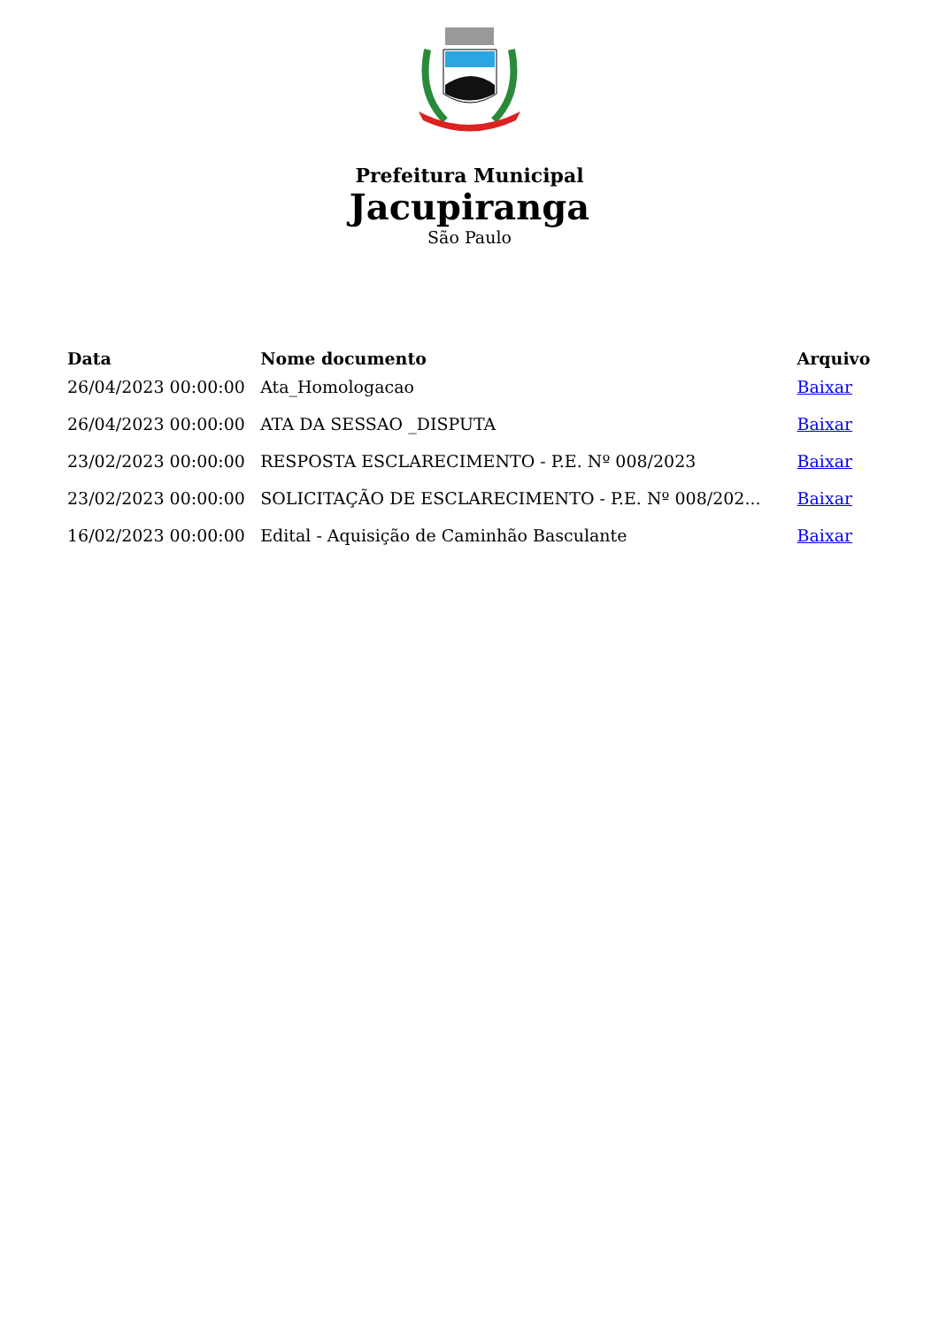Prefeitura Municipal
Jacupiranga
São Paulo
| Data | Nome documento | Arquivo |
| --- | --- | --- |
| 26/04/2023 00:00:00 | Ata_Homologacao | Baixar |
| 26/04/2023 00:00:00 | ATA DA SESSAO _DISPUTA | Baixar |
| 23/02/2023 00:00:00 | RESPOSTA ESCLARECIMENTO - P.E. Nº 008/2023 | Baixar |
| 23/02/2023 00:00:00 | SOLICITAÇÃO DE ESCLARECIMENTO - P.E. Nº 008/202... | Baixar |
| 16/02/2023 00:00:00 | Edital - Aquisição de Caminhão Basculante | Baixar |